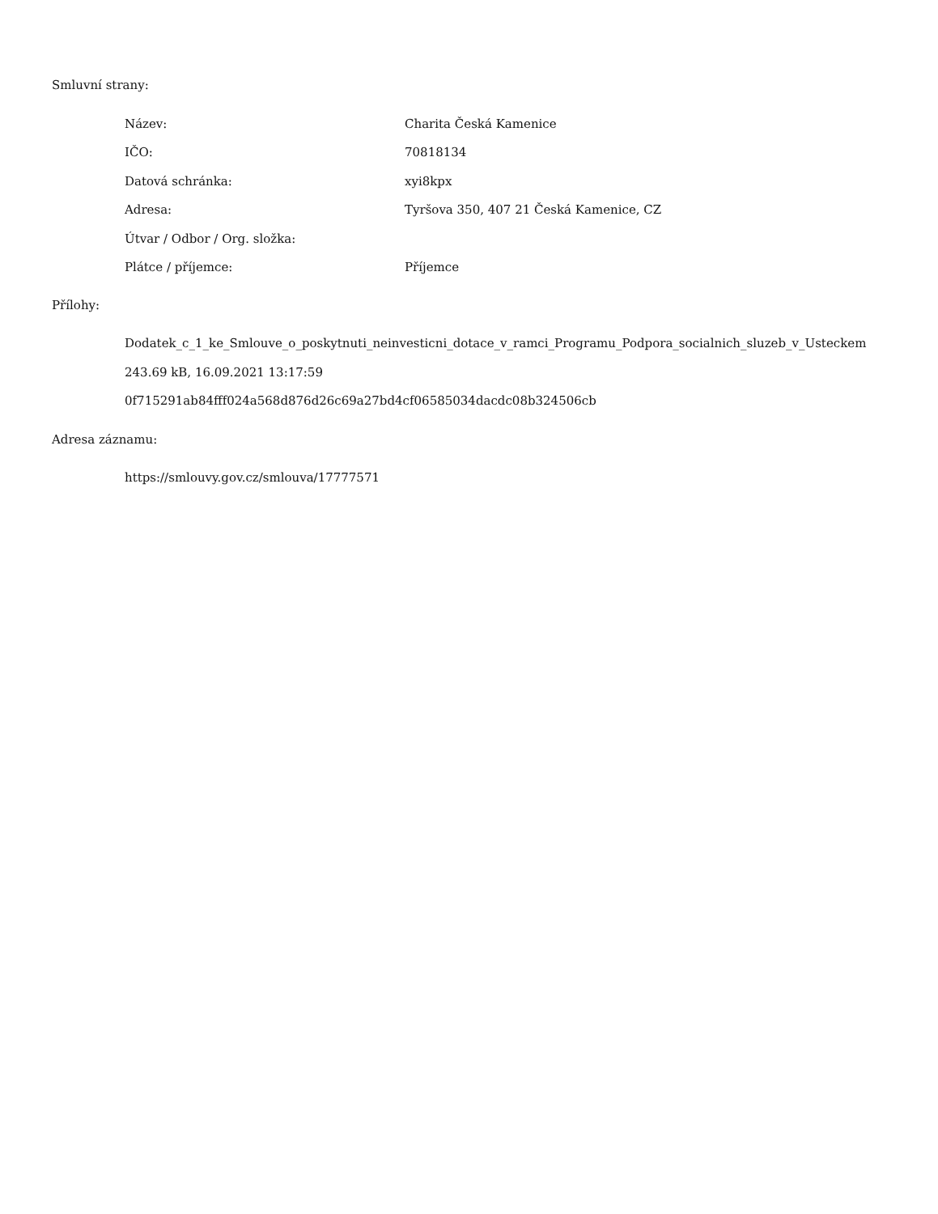Smluvní strany:
| Název: | Charita Česká Kamenice |
| IČO: | 70818134 |
| Datová schránka: | xyi8kpx |
| Adresa: | Tyršova 350, 407 21 Česká Kamenice, CZ |
| Útvar / Odbor / Org. složka: | |
| Plátce / příjemce: | Příjemce |
Přílohy:
Dodatek_c_1_ke_Smlouve_o_poskytnuti_neinvesticni_dotace_v_ramci_Programu_Podpora_socialnich_sluzeb_v_Usteckem
243.69 kB, 16.09.2021 13:17:59
0f715291ab84fff024a568d876d26c69a27bd4cf06585034dacdc08b324506cb
Adresa záznamu:
https://smlouvy.gov.cz/smlouva/17777571